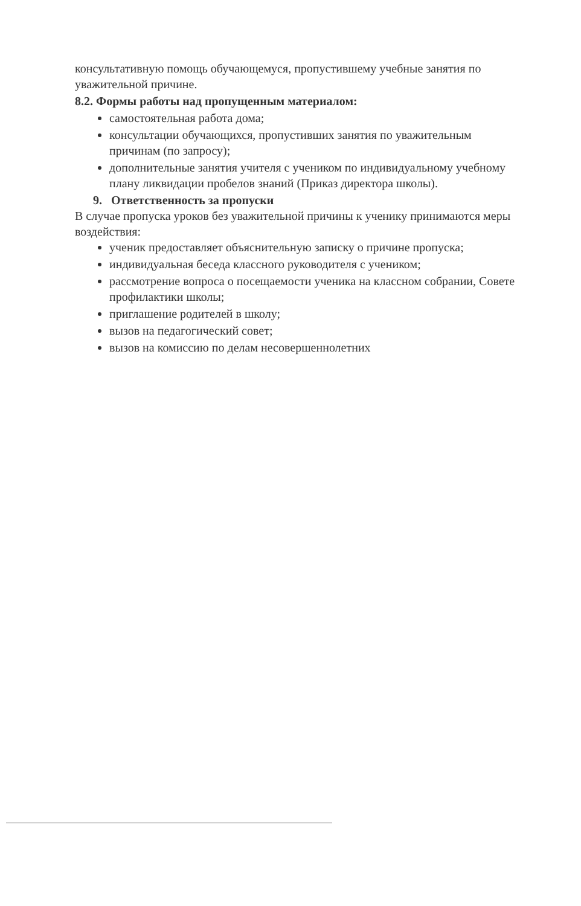консультативную помощь обучающемуся, пропустившему учебные занятия по уважительной причине.
8.2. Формы работы над пропущенным материалом:
самостоятельная работа дома;
консультации обучающихся, пропустивших занятия по уважительным причинам (по запросу);
дополнительные занятия учителя с учеником по индивидуальному учебному плану ликвидации пробелов знаний (Приказ директора школы).
9. Ответственность за пропуски
В случае пропуска уроков без уважительной причины к ученику принимаются меры воздействия:
ученик предоставляет объяснительную записку о причине пропуска;
индивидуальная беседа классного руководителя с учеником;
рассмотрение вопроса о посещаемости ученика на классном собрании, Совете профилактики школы;
приглашение родителей в школу;
вызов на педагогический совет;
вызов на комиссию по делам несовершеннолетних